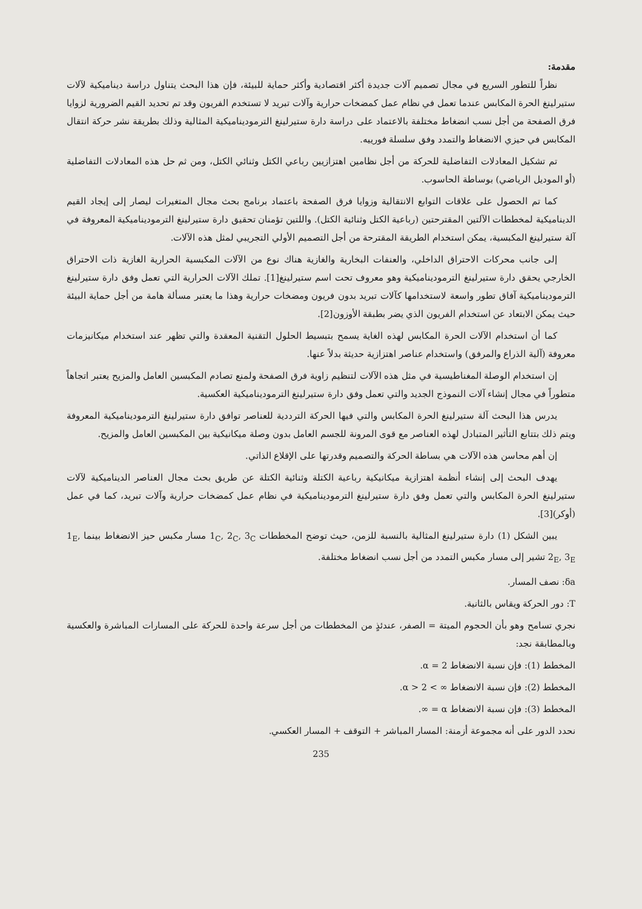مقدمة:
نظراً للتطور السريع في مجال تصميم آلات جديدة أكثر اقتصادية وأكثر حماية للبيئة، فإن هذا البحث يتناول دراسة ديناميكية لآلات ستيرلينغ الحرة المكابس عندما تعمل في نظام عمل كمضخات حرارية وآلات تبريد لا تستخدم الفريون وقد تم تحديد القيم الضرورية لزوايا فرق الصفحة من أجل نسب انضغاط مختلفة بالاعتماد على دراسة دارة ستيرلينغ الترموديناميكية المثالية وذلك بطريقة نشر حركة انتقال المكابس في حيزي الانضغاط والتمدد وفق سلسلة فورييه.
تم تشكيل المعادلات التفاضلية للحركة من أجل نظامين اهتزازيين رباعي الكتل وثنائي الكتل، ومن ثم حل هذه المعادلات التفاضلية (أو الموديل الرياضي) بوساطة الحاسوب.
كما تم الحصول على علاقات التوابع الانتقالية وزوايا فرق الصفحة باعتماد برنامج بحث مجال المتغيرات ليصار إلى إيجاد القيم الديناميكية لمخططات الآلتين المقترحتين (رباعية الكتل وثنائية الكتل). واللتين تؤمنان تحقيق دارة ستيرلينغ الترموديناميكية المعروفة في آلة ستيرلينغ المكبسية، يمكن استخدام الطريقة المقترحة من أجل التصميم الأولي التجريبي لمثل هذه الآلات.
إلى جانب محركات الاحتراق الداخلي، والعنفات البخارية والغازية هناك نوع من الآلات المكبسية الحرارية الغازية ذات الاحتراق الخارجي يحقق دارة ستيرلينغ الترموديناميكية وهو معروف تحت اسم ستيرلينغ[1]. تملك الآلات الحرارية التي تعمل وفق دارة ستيرلينغ الترموديناميكية آفاق تطور واسعة لاستخدامها كآلات تبريد بدون فريون ومضخات حرارية وهذا ما يعتبر مسألة هامة من أجل حماية البيئة حيث يمكن الابتعاد عن استخدام الفريون الذي يضر بطبقة الأوزون[2].
كما أن استخدام الآلات الحرة المكابس لهذه الغاية يسمح بتبسيط الحلول التقنية المعقدة والتي تظهر عند استخدام ميكانيزمات معروفة (آلية الذراع والمرفق) واستخدام عناصر اهتزازية حديثة بدلاً عنها.
إن استخدام الوصلة المغناطيسية في مثل هذه الآلات لتنظيم زاوية فرق الصفحة ولمنع تصادم المكبسين العامل والمزيح يعتبر اتجاهاً متطوراً في مجال إنشاء آلات النموذج الجديد والتي تعمل وفق دارة ستيرلينغ الترموديناميكية العكسية.
يدرس هذا البحث آلة ستيرلينغ الحرة المكابس والتي فيها الحركة الترددية للعناصر توافق دارة ستيرلينغ الترموديناميكية المعروفة ويتم ذلك بتتابع التأثير المتبادل لهذه العناصر مع قوى المرونة للجسم العامل بدون وصلة ميكانيكية بين المكبسين العامل والمزيح.
إن أهم محاسن هذه الآلات هي بساطة الحركة والتصميم وقدرتها على الإقلاع الذاتي.
يهدف البحث إلى إنشاء أنظمة اهتزازية ميكانيكية رباعية الكتلة وثنائية الكتلة عن طريق بحث مجال العناصر الديناميكية لآلات ستيرلينغ الحرة المكابس والتي تعمل وفق دارة ستيرلينغ الترموديناميكية في نظام عمل كمضخات حرارية وآلات تبريد، كما في عمل (أوكر)[3].
يبين الشكل (1) دارة ستيرلينغ المثالية بالنسبة للزمن، حيث توضح المخططات 1<sub>C</sub>, 2<sub>C</sub>, 3<sub>C</sub> مسار مكبس حيز الانضغاط بينما 1<sub>E</sub>, 2<sub>E</sub>, 3<sub>E</sub> تشير إلى مسار مكبس التمدد من أجل نسب انضغاط مختلفة.
δa: نصف المسار.
T: دور الحركة ويقاس بالثانية.
نجري تسامح وهو بأن الحجوم الميتة = الصفر، عندئذٍ من المخططات من أجل سرعة واحدة للحركة على المسارات المباشرة والعكسية وبالمطابقة نجد:
المخطط (1): فإن نسبة الانضغاط α = 2.
المخطط (2): فإن نسبة الانضغاط ∞ > α > 2.
المخطط (3): فإن نسبة الانضغاط α = ∞.
نحدد الدور على أنه مجموعة أزمنة: المسار المباشر + التوقف + المسار العكسي.
235